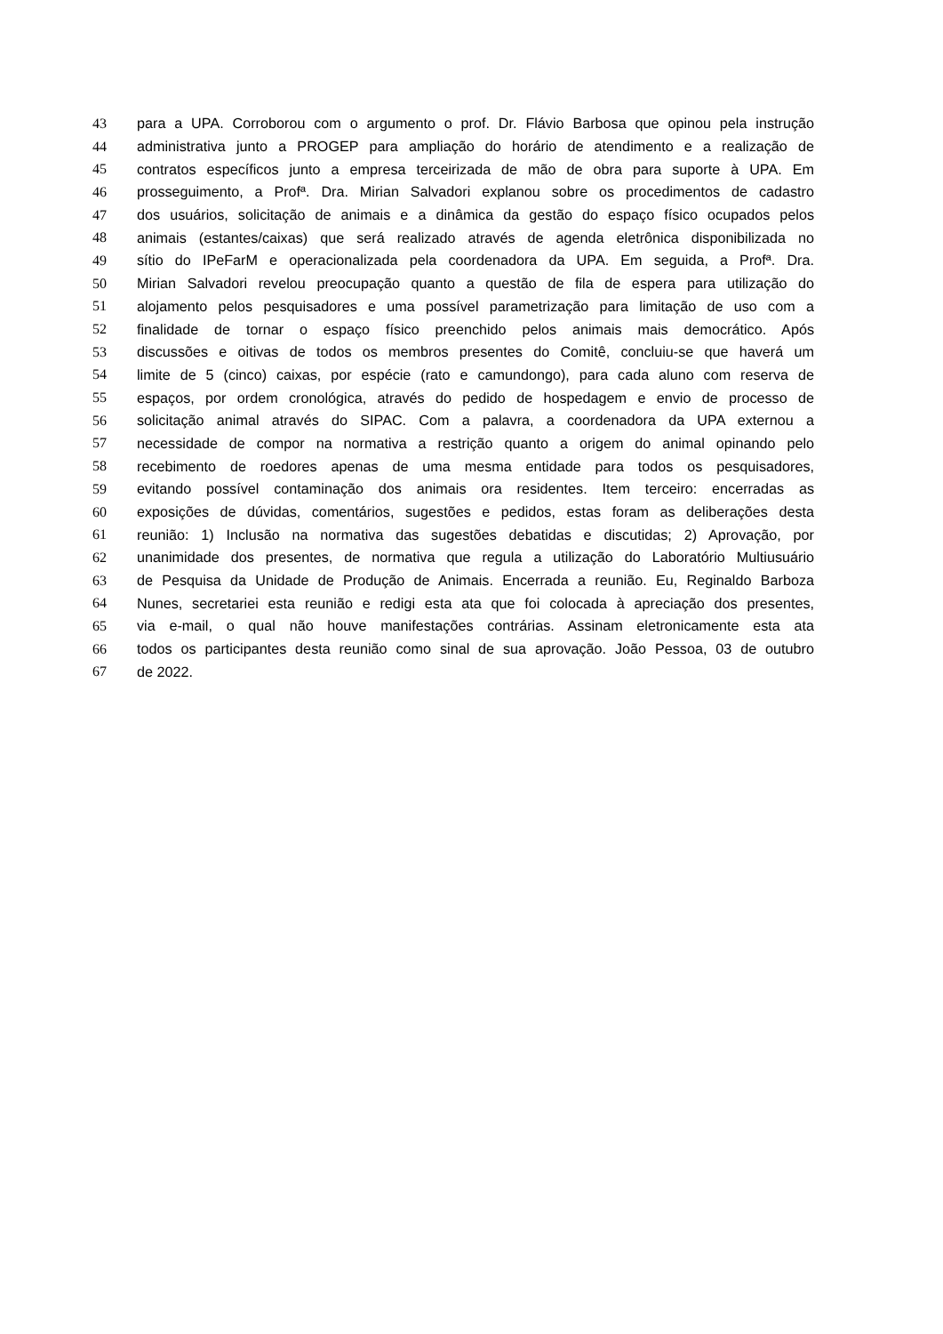43 para a UPA. Corroborou com o argumento o prof. Dr. Flávio Barbosa que opinou pela instrução
44 administrativa junto a PROGEP para ampliação do horário de atendimento e a realização de
45 contratos específicos junto a empresa terceirizada de mão de obra para suporte à UPA. Em
46 prosseguimento, a Profª. Dra. Mirian Salvadori explanou sobre os procedimentos de cadastro
47 dos usuários, solicitação de animais e a dinâmica da gestão do espaço físico ocupados pelos
48 animais (estantes/caixas) que será realizado através de agenda eletrônica disponibilizada no
49 sítio do IPeFarM e operacionalizada pela coordenadora da UPA. Em seguida, a Profª. Dra.
50 Mirian Salvadori revelou preocupação quanto a questão de fila de espera para utilização do
51 alojamento pelos pesquisadores e uma possível parametrização para limitação de uso com a
52 finalidade de tornar o espaço físico preenchido pelos animais mais democrático. Após
53 discussões e oitivas de todos os membros presentes do Comitê, concluiu-se que haverá um
54 limite de 5 (cinco) caixas, por espécie (rato e camundongo), para cada aluno com reserva de
55 espaços, por ordem cronológica, através do pedido de hospedagem e envio de processo de
56 solicitação animal através do SIPAC. Com a palavra, a coordenadora da UPA externou a
57 necessidade de compor na normativa a restrição quanto a origem do animal opinando pelo
58 recebimento de roedores apenas de uma mesma entidade para todos os pesquisadores,
59 evitando possível contaminação dos animais ora residentes. Item terceiro: encerradas as
60 exposições de dúvidas, comentários, sugestões e pedidos, estas foram as deliberações desta
61 reunião: 1) Inclusão na normativa das sugestões debatidas e discutidas; 2) Aprovação, por
62 unanimidade dos presentes, de normativa que regula a utilização do Laboratório Multiusuário
63 de Pesquisa da Unidade de Produção de Animais. Encerrada a reunião. Eu, Reginaldo Barboza
64 Nunes, secretariei esta reunião e redigi esta ata que foi colocada à apreciação dos presentes,
65 via e-mail, o qual não houve manifestações contrárias. Assinam eletronicamente esta ata
66 todos os participantes desta reunião como sinal de sua aprovação. João Pessoa, 03 de outubro
67 de 2022.